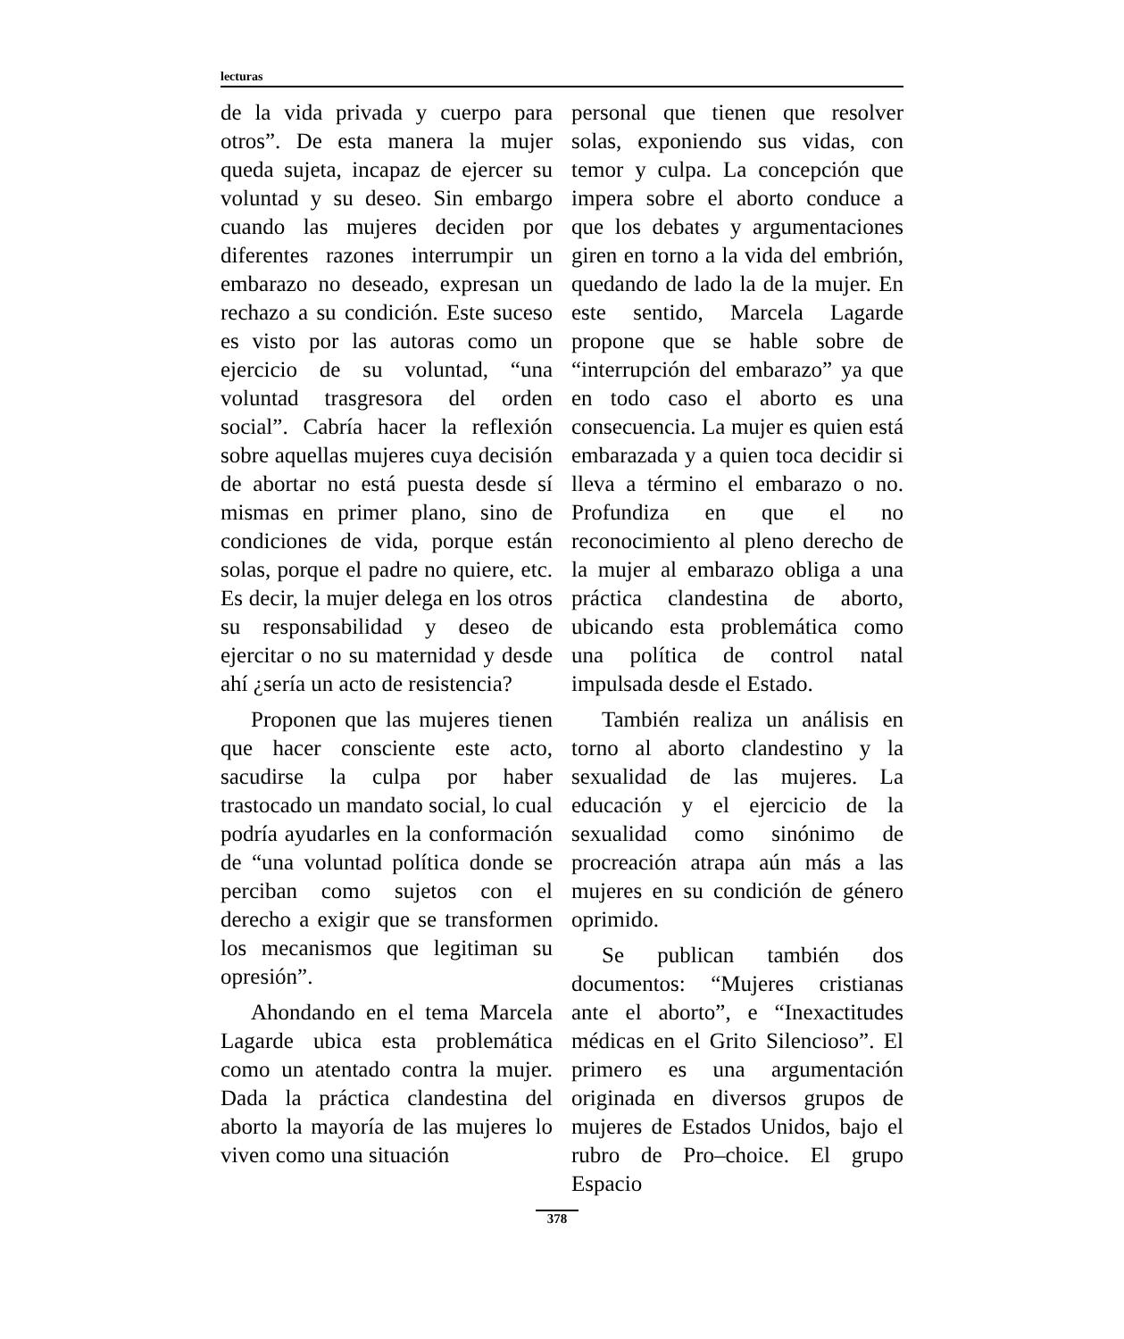lecturas
de la vida privada y cuerpo para otros”. De esta manera la mujer queda sujeta, incapaz de ejercer su voluntad y su deseo. Sin embargo cuando las mujeres deciden por diferentes razones interrumpir un embarazo no deseado, expresan un rechazo a su condición. Este suceso es visto por las autoras como un ejercicio de su voluntad, “una voluntad trasgresora del orden social”. Cabría hacer la reflexión sobre aquellas mujeres cuya decisión de abortar no está puesta desde sí mismas en primer plano, sino de condiciones de vida, porque están solas, porque el padre no quiere, etc. Es decir, la mujer delega en los otros su responsabilidad y deseo de ejercitar o no su maternidad y desde ahí ¿sería un acto de resistencia?
Proponen que las mujeres tienen que hacer consciente este acto, sacudirse la culpa por haber trastocado un mandato social, lo cual podría ayudarles en la conformación de “una voluntad política donde se perciban como sujetos con el derecho a exigir que se transformen los mecanismos que legitiman su opresión”.
Ahondando en el tema Marcela Lagarde ubica esta problemática como un atentado contra la mujer. Dada la práctica clandestina del aborto la mayoría de las mujeres lo viven como una situación
personal que tienen que resolver solas, exponiendo sus vidas, con temor y culpa. La concepción que impera sobre el aborto conduce a que los debates y argumentaciones giren en torno a la vida del embrión, quedando de lado la de la mujer. En este sentido, Marcela Lagarde propone que se hable sobre de “interrupción del embarazo” ya que en todo caso el aborto es una consecuencia. La mujer es quien está embarazada y a quien toca decidir si lleva a término el embarazo o no. Profundiza en que el no reconocimiento al pleno derecho de la mujer al embarazo obliga a una práctica clandestina de aborto, ubicando esta problemática como una política de control natal impulsada desde el Estado.
También realiza un análisis en torno al aborto clandestino y la sexualidad de las mujeres. La educación y el ejercicio de la sexualidad como sinónimo de procreación atrapa aún más a las mujeres en su condición de género oprimido.
Se publican también dos documentos: “Mujeres cristianas ante el aborto”, e “Inexactitudes médicas en el Grito Silencioso”. El primero es una argumentación originada en diversos grupos de mujeres de Estados Unidos, bajo el rubro de Pro–choice. El grupo Espacio
378